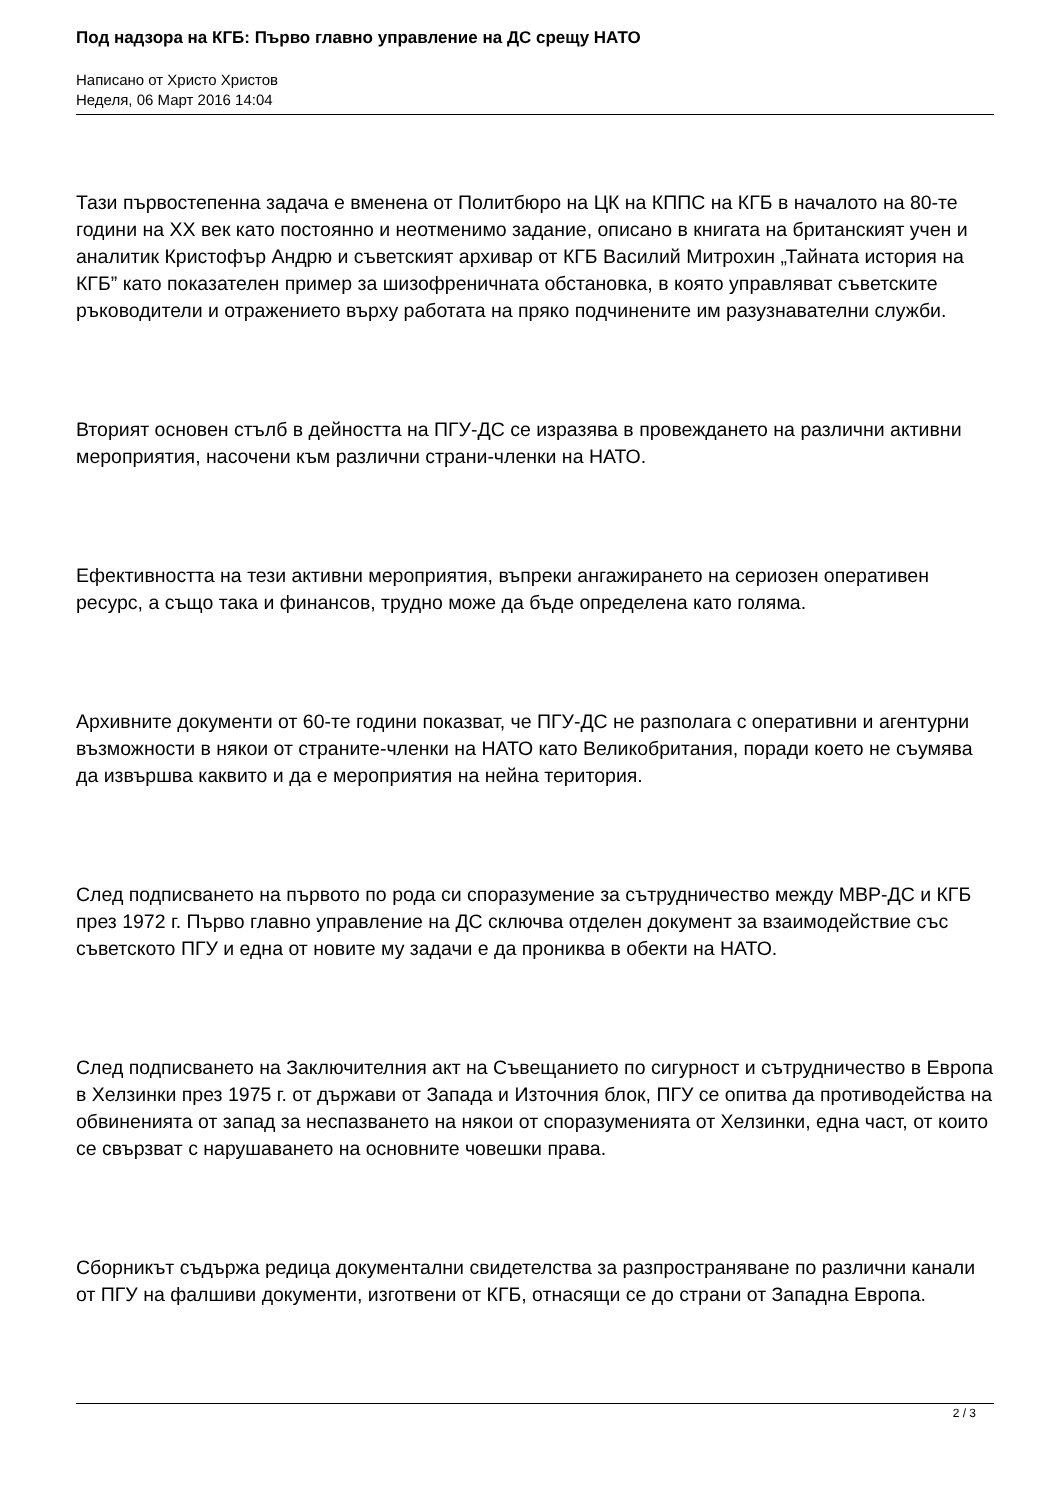Под надзора на КГБ: Първо главно управление на ДС срещу НАТО
Написано от Христо Христов
Неделя, 06 Март 2016 14:04
Тази първостепенна задача е вменена от Политбюро на ЦК на КППС на КГБ в началото на 80-те години на XX век като постоянно и неотменимо задание, описано в книгата на британският учен и аналитик Кристофър Андрю и съветският архивар от КГБ Василий Митрохин „Тайната история на КГБ” като показателен пример за шизофреничната обстановка, в която управляват съветските ръководители и отражението върху работата на пряко подчинените им разузнавателни служби.
Вторият основен стълб в дейността на ПГУ-ДС се изразява в провеждането на различни активни мероприятия, насочени към различни страни-членки на НАТО.
Ефективността на тези активни мероприятия, въпреки ангажирането на сериозен оперативен ресурс, а също така и финансов, трудно може да бъде определена като голяма.
Архивните документи от 60-те години показват, че ПГУ-ДС не разполага с оперативни и агентурни възможности в някои от страните-членки на НАТО като Великобритания, поради което не съумява да извършва каквито и да е мероприятия на нейна територия.
След подписването на първото по рода си споразумение за сътрудничество между МВР-ДС и КГБ през 1972 г. Първо главно управление на ДС сключва отделен документ за взаимодействие със съветското ПГУ и една от новите му задачи е да прониква в обекти на НАТО.
След подписването на Заключителния акт на Съвещанието по сигурност и сътрудничество в Европа в Хелзинки през 1975 г. от държави от Запада и Източния блок, ПГУ се опитва да противодейства на обвиненията от запад за неспазването на някои от споразуменията от Хелзинки, една част, от които се свързват с нарушаването на основните човешки права.
Сборникът съдържа редица документални свидетелства за разпространяване по различни канали от ПГУ на фалшиви документи, изготвени от КГБ, отнасящи се до страни от Западна Европа.
2 / 3